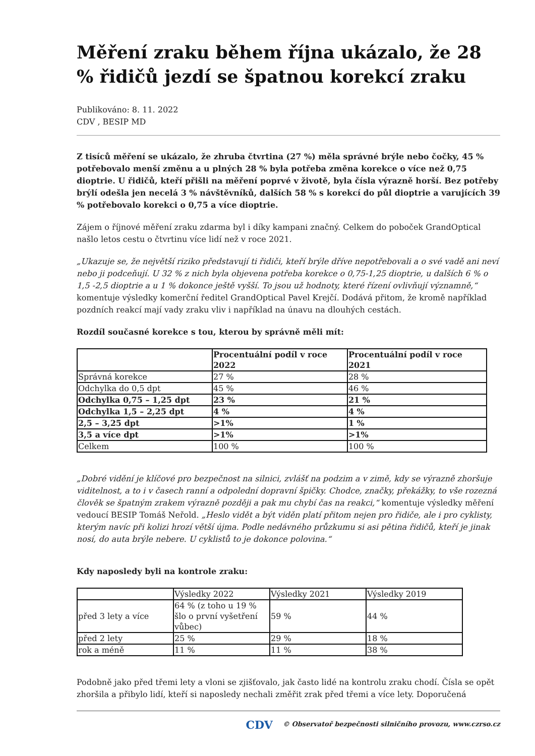Měření zraku během října ukázalo, že 28 % řidičů jezdí se špatnou korekcí zraku
Publikováno: 8. 11. 2022
CDV , BESIP MD
Z tisíců měření se ukázalo, že zhruba čtvrtina (27 %) měla správné brýle nebo čočky, 45 % potřebovalo menší změnu a u plných 28 % byla potřeba změna korekce o více než 0,75 dioptrie. U řidičů, kteří přišli na měření poprvé v životě, byla čísla výrazně horší. Bez potřeby brýlí odešla jen necelá 3 % návštěvníků, dalších 58 % s korekcí do půl dioptrie a varujících 39 % potřebovalo korekci o 0,75 a více dioptrie.
Zájem o říjnové měření zraku zdarma byl i díky kampani značný. Celkem do poboček GrandOptical našlo letos cestu o čtvrtinu více lidí než v roce 2021.
„Ukazuje se, že největší riziko představují ti řidiči, kteří brýle dříve nepotřebovali a o své vadě ani neví nebo ji podceňují. U 32 % z nich byla objevena potřeba korekce o 0,75-1,25 dioptrie, u dalších 6 % o 1,5 -2,5 dioptrie a u 1 % dokonce ještě vyšší. To jsou už hodnoty, které řízení ovlivňují významně,“ komentuje výsledky komerční ředitel GrandOptical Pavel Krejčí. Dodává přitom, že kromě například pozdních reakcí mají vady zraku vliv i například na únavu na dlouhých cestách.
Rozdíl současné korekce s tou, kterou by správně měli mít:
| | Procentuální podíl v roce 2022 | Procentuální podíl v roce 2021 |
| Správná korekce | 27 % | 28 % |
| Odchylka do 0,5 dpt | 45 % | 46 % |
| Odchylka 0,75 – 1,25 dpt | 23 % | 21 % |
| Odchylka 1,5 – 2,25 dpt | 4 % | 4 % |
| 2,5 – 3,25 dpt | >1% | 1 % |
| 3,5 a více dpt | >1% | >1% |
| Celkem | 100 % | 100 % |
„Dobré vidění je klíčové pro bezpečnost na silnici, zvlášť na podzim a v zimě, kdy se výrazně zhoršuje viditelnost, a to i v časech ranní a odpolední dopravní špičky. Chodce, značky, překážky, to vše rozezná člověk se špatným zrakem výrazně později a pak mu chybí čas na reakci,“ komentuje výsledky měření vedoucí BESIP Tomáš Neřold. „Heslo vidět a být viděn platí přitom nejen pro řidiče, ale i pro cyklisty, kterým navíc při kolizi hrozí větší újma. Podle nedávného průzkumu si asi pětina řidičů, kteří je jinak nosí, do auta brýle nebere. U cyklistů to je dokonce polovina.“
Kdy naposledy byli na kontrole zraku:
| | Výsledky 2022 | Výsledky 2021 | Výsledky 2019 |
| před 3 lety a více | 64 % (z toho u 19 % šlo o první vyšetření vůbec) | 59 % | 44 % |
| před 2 lety | 25 % | 29 % | 18 % |
| rok a méně | 11 % | 11 % | 38 % |
Podobně jako před třemi lety a vloni se zjišťovalo, jak často lidé na kontrolu zraku chodí. Čísla se opět zhoršila a přibylo lidí, kteří si naposledy nechali změřit zrak před třemi a více lety. Doporučená
CDV © Observatoř bezpečnosti silničního provozu, www.czrso.cz